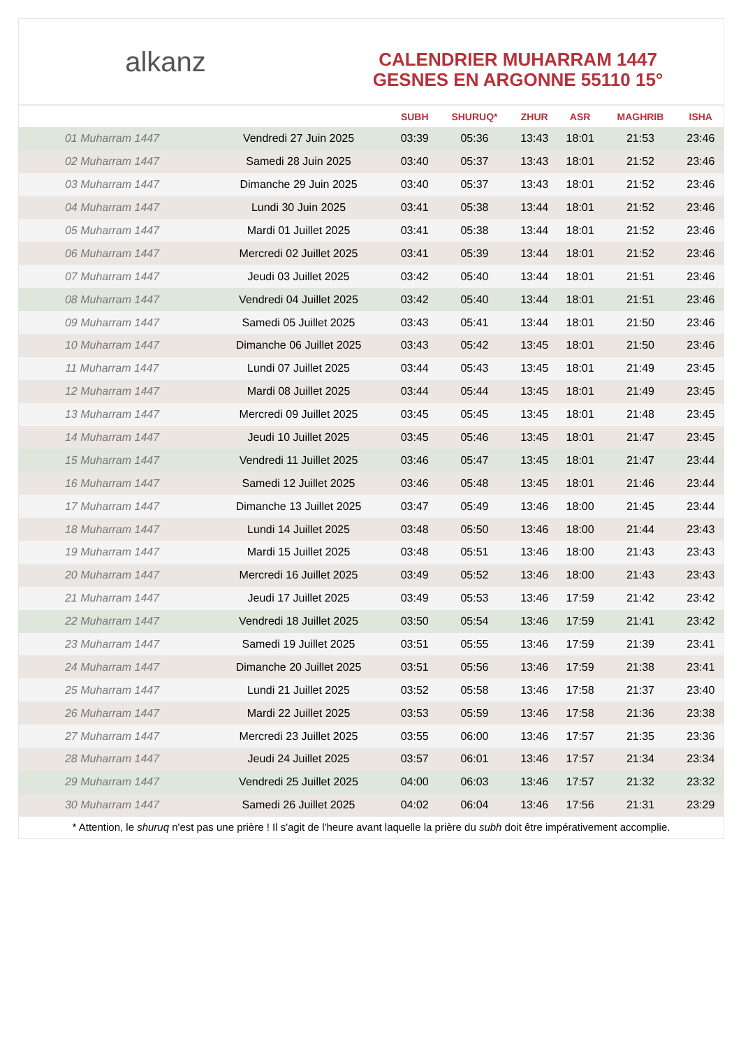alkanz
CALENDRIER MUHARRAM 1447
GESNES EN ARGONNE 55110 15°
| | | SUBH | SHURUQ* | ZHUR | ASR | MAGHRIB | ISHA |
| --- | --- | --- | --- | --- | --- | --- | --- |
| 01 Muharram 1447 | Vendredi 27 Juin 2025 | 03:39 | 05:36 | 13:43 | 18:01 | 21:53 | 23:46 |
| 02 Muharram 1447 | Samedi 28 Juin 2025 | 03:40 | 05:37 | 13:43 | 18:01 | 21:52 | 23:46 |
| 03 Muharram 1447 | Dimanche 29 Juin 2025 | 03:40 | 05:37 | 13:43 | 18:01 | 21:52 | 23:46 |
| 04 Muharram 1447 | Lundi 30 Juin 2025 | 03:41 | 05:38 | 13:44 | 18:01 | 21:52 | 23:46 |
| 05 Muharram 1447 | Mardi 01 Juillet 2025 | 03:41 | 05:38 | 13:44 | 18:01 | 21:52 | 23:46 |
| 06 Muharram 1447 | Mercredi 02 Juillet 2025 | 03:41 | 05:39 | 13:44 | 18:01 | 21:52 | 23:46 |
| 07 Muharram 1447 | Jeudi 03 Juillet 2025 | 03:42 | 05:40 | 13:44 | 18:01 | 21:51 | 23:46 |
| 08 Muharram 1447 | Vendredi 04 Juillet 2025 | 03:42 | 05:40 | 13:44 | 18:01 | 21:51 | 23:46 |
| 09 Muharram 1447 | Samedi 05 Juillet 2025 | 03:43 | 05:41 | 13:44 | 18:01 | 21:50 | 23:46 |
| 10 Muharram 1447 | Dimanche 06 Juillet 2025 | 03:43 | 05:42 | 13:45 | 18:01 | 21:50 | 23:46 |
| 11 Muharram 1447 | Lundi 07 Juillet 2025 | 03:44 | 05:43 | 13:45 | 18:01 | 21:49 | 23:45 |
| 12 Muharram 1447 | Mardi 08 Juillet 2025 | 03:44 | 05:44 | 13:45 | 18:01 | 21:49 | 23:45 |
| 13 Muharram 1447 | Mercredi 09 Juillet 2025 | 03:45 | 05:45 | 13:45 | 18:01 | 21:48 | 23:45 |
| 14 Muharram 1447 | Jeudi 10 Juillet 2025 | 03:45 | 05:46 | 13:45 | 18:01 | 21:47 | 23:45 |
| 15 Muharram 1447 | Vendredi 11 Juillet 2025 | 03:46 | 05:47 | 13:45 | 18:01 | 21:47 | 23:44 |
| 16 Muharram 1447 | Samedi 12 Juillet 2025 | 03:46 | 05:48 | 13:45 | 18:01 | 21:46 | 23:44 |
| 17 Muharram 1447 | Dimanche 13 Juillet 2025 | 03:47 | 05:49 | 13:46 | 18:00 | 21:45 | 23:44 |
| 18 Muharram 1447 | Lundi 14 Juillet 2025 | 03:48 | 05:50 | 13:46 | 18:00 | 21:44 | 23:43 |
| 19 Muharram 1447 | Mardi 15 Juillet 2025 | 03:48 | 05:51 | 13:46 | 18:00 | 21:43 | 23:43 |
| 20 Muharram 1447 | Mercredi 16 Juillet 2025 | 03:49 | 05:52 | 13:46 | 18:00 | 21:43 | 23:43 |
| 21 Muharram 1447 | Jeudi 17 Juillet 2025 | 03:49 | 05:53 | 13:46 | 17:59 | 21:42 | 23:42 |
| 22 Muharram 1447 | Vendredi 18 Juillet 2025 | 03:50 | 05:54 | 13:46 | 17:59 | 21:41 | 23:42 |
| 23 Muharram 1447 | Samedi 19 Juillet 2025 | 03:51 | 05:55 | 13:46 | 17:59 | 21:39 | 23:41 |
| 24 Muharram 1447 | Dimanche 20 Juillet 2025 | 03:51 | 05:56 | 13:46 | 17:59 | 21:38 | 23:41 |
| 25 Muharram 1447 | Lundi 21 Juillet 2025 | 03:52 | 05:58 | 13:46 | 17:58 | 21:37 | 23:40 |
| 26 Muharram 1447 | Mardi 22 Juillet 2025 | 03:53 | 05:59 | 13:46 | 17:58 | 21:36 | 23:38 |
| 27 Muharram 1447 | Mercredi 23 Juillet 2025 | 03:55 | 06:00 | 13:46 | 17:57 | 21:35 | 23:36 |
| 28 Muharram 1447 | Jeudi 24 Juillet 2025 | 03:57 | 06:01 | 13:46 | 17:57 | 21:34 | 23:34 |
| 29 Muharram 1447 | Vendredi 25 Juillet 2025 | 04:00 | 06:03 | 13:46 | 17:57 | 21:32 | 23:32 |
| 30 Muharram 1447 | Samedi 26 Juillet 2025 | 04:02 | 06:04 | 13:46 | 17:56 | 21:31 | 23:29 |
* Attention, le shuruq n'est pas une prière ! Il s'agit de l'heure avant laquelle la prière du subh doit être impérativement accomplie.